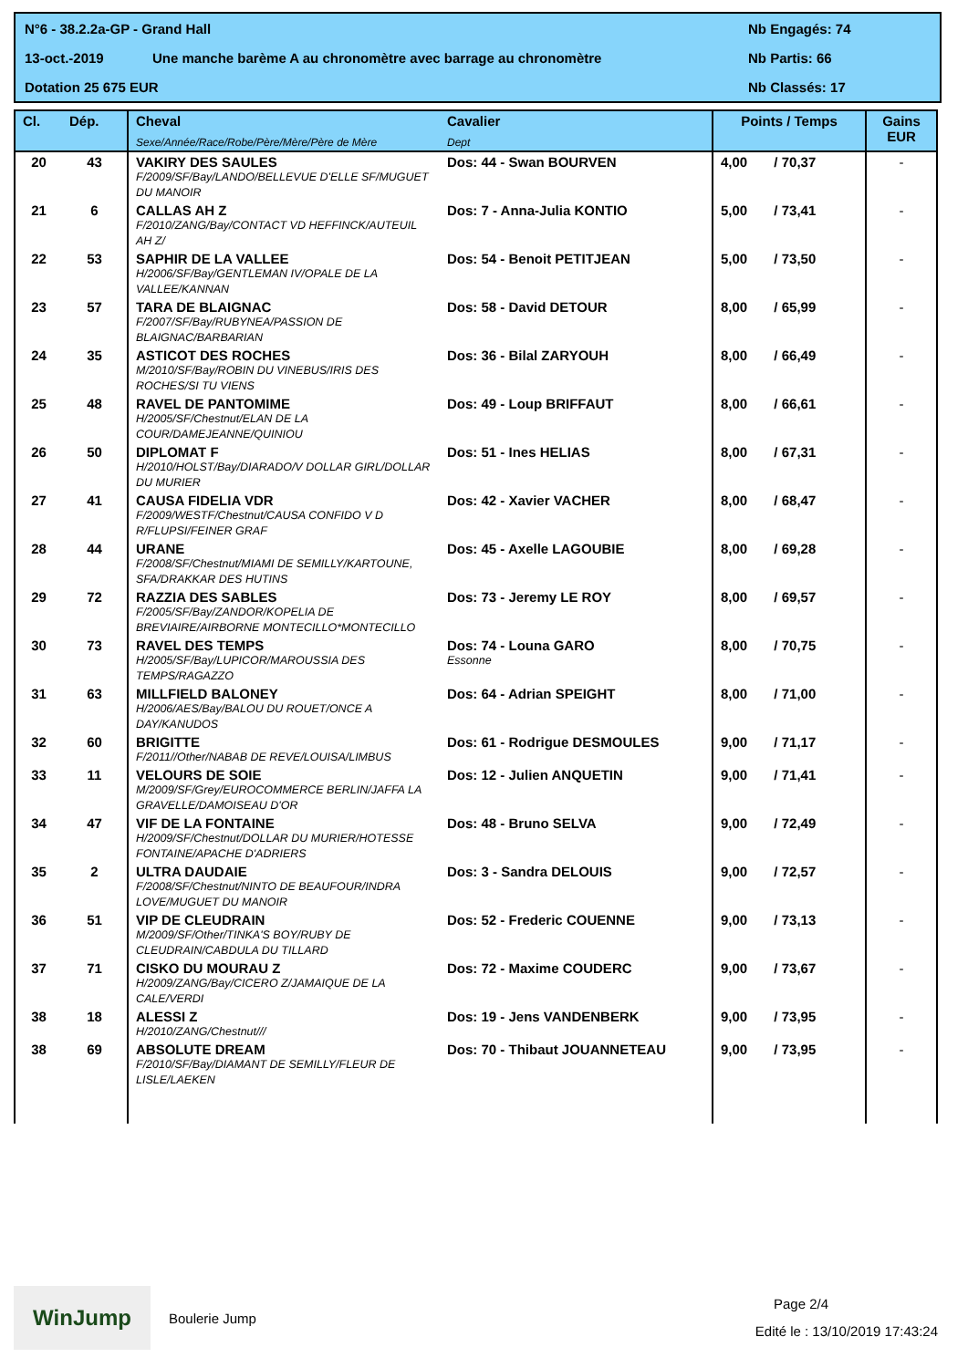N°6 - 38.2.2a-GP - Grand Hall Nb Engagés: 74
13-oct.-2019 Une manche barème A au chronomètre avec barrage au chronomètre Nb Partis: 66
Dotation 25 675 EUR Nb Classés: 17
| Cl. | Dép. | Cheval Sexe/Année/Race/Robe/Père/Mère/Père de Mère | Cavalier Dept | Points / Temps | Gains EUR |
| --- | --- | --- | --- | --- | --- |
| 20 | 43 | VAKIRY DES SAULES F/2009/SF/Bay/LANDO/BELLEVUE D'ELLE SF/MUGUET DU MANOIR | Dos: 44 - Swan BOURVEN | 4,00 / 70,37 | - |
| 21 | 6 | CALLAS AH Z F/2010/ZANG/Bay/CONTACT VD HEFFINCK/AUTEUIL AH Z/ | Dos: 7 - Anna-Julia KONTIO | 5,00 / 73,41 | - |
| 22 | 53 | SAPHIR DE LA VALLEE H/2006/SF/Bay/GENTLEMAN IV/OPALE DE LA VALLEE/KANNAN | Dos: 54 - Benoit PETITJEAN | 5,00 / 73,50 | - |
| 23 | 57 | TARA DE BLAIGNAC F/2007/SF/Bay/RUBYNEA/PASSION DE BLAIGNAC/BARBARIAN | Dos: 58 - David DETOUR | 8,00 / 65,99 | - |
| 24 | 35 | ASTICOT DES ROCHES M/2010/SF/Bay/ROBIN DU VINEBUS/IRIS DES ROCHES/SI TU VIENS | Dos: 36 - Bilal ZARYOUH | 8,00 / 66,49 | - |
| 25 | 48 | RAVEL DE PANTOMIME H/2005/SF/Chestnut/ELAN DE LA COUR/DAMEJEANNE/QUINIOU | Dos: 49 - Loup BRIFFAUT | 8,00 / 66,61 | - |
| 26 | 50 | DIPLOMAT F H/2010/HOLST/Bay/DIARADO/V DOLLAR GIRL/DOLLAR DU MURIER | Dos: 51 - Ines HELIAS | 8,00 / 67,31 | - |
| 27 | 41 | CAUSA FIDELIA VDR F/2009/WESTF/Chestnut/CAUSA CONFIDO V D R/FLUPSI/FEINER GRAF | Dos: 42 - Xavier VACHER | 8,00 / 68,47 | - |
| 28 | 44 | URANE F/2008/SF/Chestnut/MIAMI DE SEMILLY/KARTOUNE, SFA/DRAKKAR DES HUTINS | Dos: 45 - Axelle LAGOUBIE | 8,00 / 69,28 | - |
| 29 | 72 | RAZZIA DES SABLES F/2005/SF/Bay/ZANDOR/KOPELIA DE BREVIAIRE/AIRBORNE MONTECILLO*MONTECILLO | Dos: 73 - Jeremy LE ROY | 8,00 / 69,57 | - |
| 30 | 73 | RAVEL DES TEMPS H/2005/SF/Bay/LUPICOR/MAROUSSIA DES TEMPS/RAGAZZO | Dos: 74 - Louna GARO Essonne | 8,00 / 70,75 | - |
| 31 | 63 | MILLFIELD BALONEY H/2006/AES/Bay/BALOU DU ROUET/ONCE A DAY/KANUDOS | Dos: 64 - Adrian SPEIGHT | 8,00 / 71,00 | - |
| 32 | 60 | BRIGITTE F/2011//Other/NABAB DE REVE/LOUISA/LIMBUS | Dos: 61 - Rodrigue DESMOULES | 9,00 / 71,17 | - |
| 33 | 11 | VELOURS DE SOIE M/2009/SF/Grey/EUROCOMMERCE BERLIN/JAFFA LA GRAVELLE/DAMOISEAU D'OR | Dos: 12 - Julien ANQUETIN | 9,00 / 71,41 | - |
| 34 | 47 | VIF DE LA FONTAINE H/2009/SF/Chestnut/DOLLAR DU MURIER/HOTESSE FONTAINE/APACHE D'ADRIERS | Dos: 48 - Bruno SELVA | 9,00 / 72,49 | - |
| 35 | 2 | ULTRA DAUDAIE F/2008/SF/Chestnut/NINTO DE BEAUFOUR/INDRA LOVE/MUGUET DU MANOIR | Dos: 3 - Sandra DELOUIS | 9,00 / 72,57 | - |
| 36 | 51 | VIP DE CLEUDRAIN M/2009/SF/Other/TINKA'S BOY/RUBY DE CLEUDRAIN/CABDULA DU TILLARD | Dos: 52 - Frederic COUENNE | 9,00 / 73,13 | - |
| 37 | 71 | CISKO DU MOURAU Z H/2009/ZANG/Bay/CICERO Z/JAMAIQUE DE LA CALE/VERDI | Dos: 72 - Maxime COUDERC | 9,00 / 73,67 | - |
| 38 | 18 | ALESSI Z H/2010/ZANG/Chestnut/// | Dos: 19 - Jens VANDENBERK | 9,00 / 73,95 | - |
| 38 | 69 | ABSOLUTE DREAM F/2010/SF/Bay/DIAMANT DE SEMILLY/FLEUR DE LISLE/LAEKEN | Dos: 70 - Thibaut JOUANNETEAU | 9,00 / 73,95 | - |
WinJump
Boulerie Jump
Page 2/4
Edité le : 13/10/2019 17:43:24